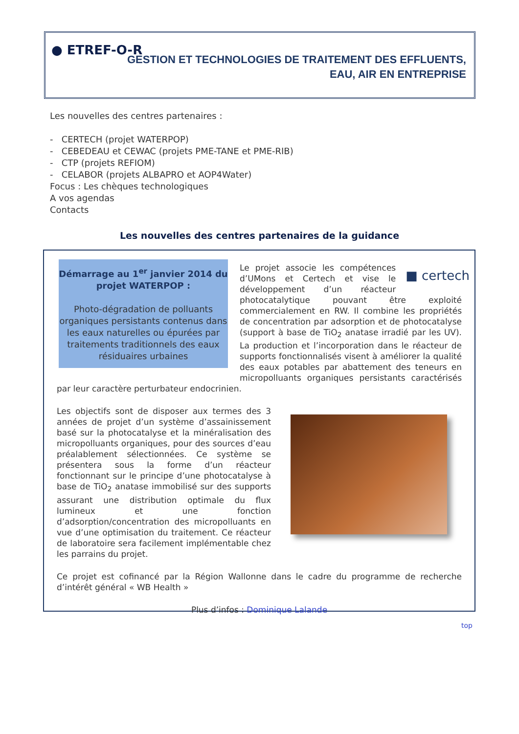● ETREF-O-R
GESTION ET TECHNOLOGIES DE TRAITEMENT DES EFFLUENTS,
EAU, AIR EN ENTREPRISE
Les nouvelles des centres partenaires :
- CERTECH (projet WATERPOP)
- CEBEDEAU et CEWAC (projets PME-TANE et PME-RIB)
- CTP (projets REFIOM)
- CELABOR (projets ALBAPRO et AOP4Water)
Focus : Les chèques technologiques
A vos agendas
Contacts
Les nouvelles des centres partenaires de la guidance
Démarrage au 1<sup>er</sup> janvier 2014 du projet WATERPOP :
Photo-dégradation de polluants organiques persistants contenus dans les eaux naturelles ou épurées par traitements traditionnels des eaux résiduaires urbaines
■ certech
Le projet associe les compétences d’UMons et Certech et vise le développement d’un réacteur photocatalytique pouvant être exploité commercialement en RW. Il combine les propriétés de concentration par adsorption et de photocatalyse (support à base de TiO<sub>2</sub> anatase irradié par les UV). La production et l’incorporation dans le réacteur de supports fonctionnalisés visent à améliorer la qualité des eaux potables par abattement des teneurs en micropolluants organiques persistants caractérisés par leur caractère perturbateur endocrinien.
Les objectifs sont de disposer aux termes des 3 années de projet d’un système d’assainissement basé sur la photocatalyse et la minéralisation des micropolluants organiques, pour des sources d’eau préalablement sélectionnées. Ce système se présentera sous la forme d’un réacteur fonctionnant sur le principe d’une photocatalyse à base de TiO<sub>2</sub> anatase immobilisé sur des supports assurant une distribution optimale du flux lumineux et une fonction d’adsorption/concentration des micropolluants en vue d’une optimisation du traitement. Ce réacteur de laboratoire sera facilement implémentable chez les parrains du projet.
Ce projet est cofinancé par la Région Wallonne dans le cadre du programme de recherche d’intérêt général « WB Health »
Plus d’infos : Dominique Lalande
top